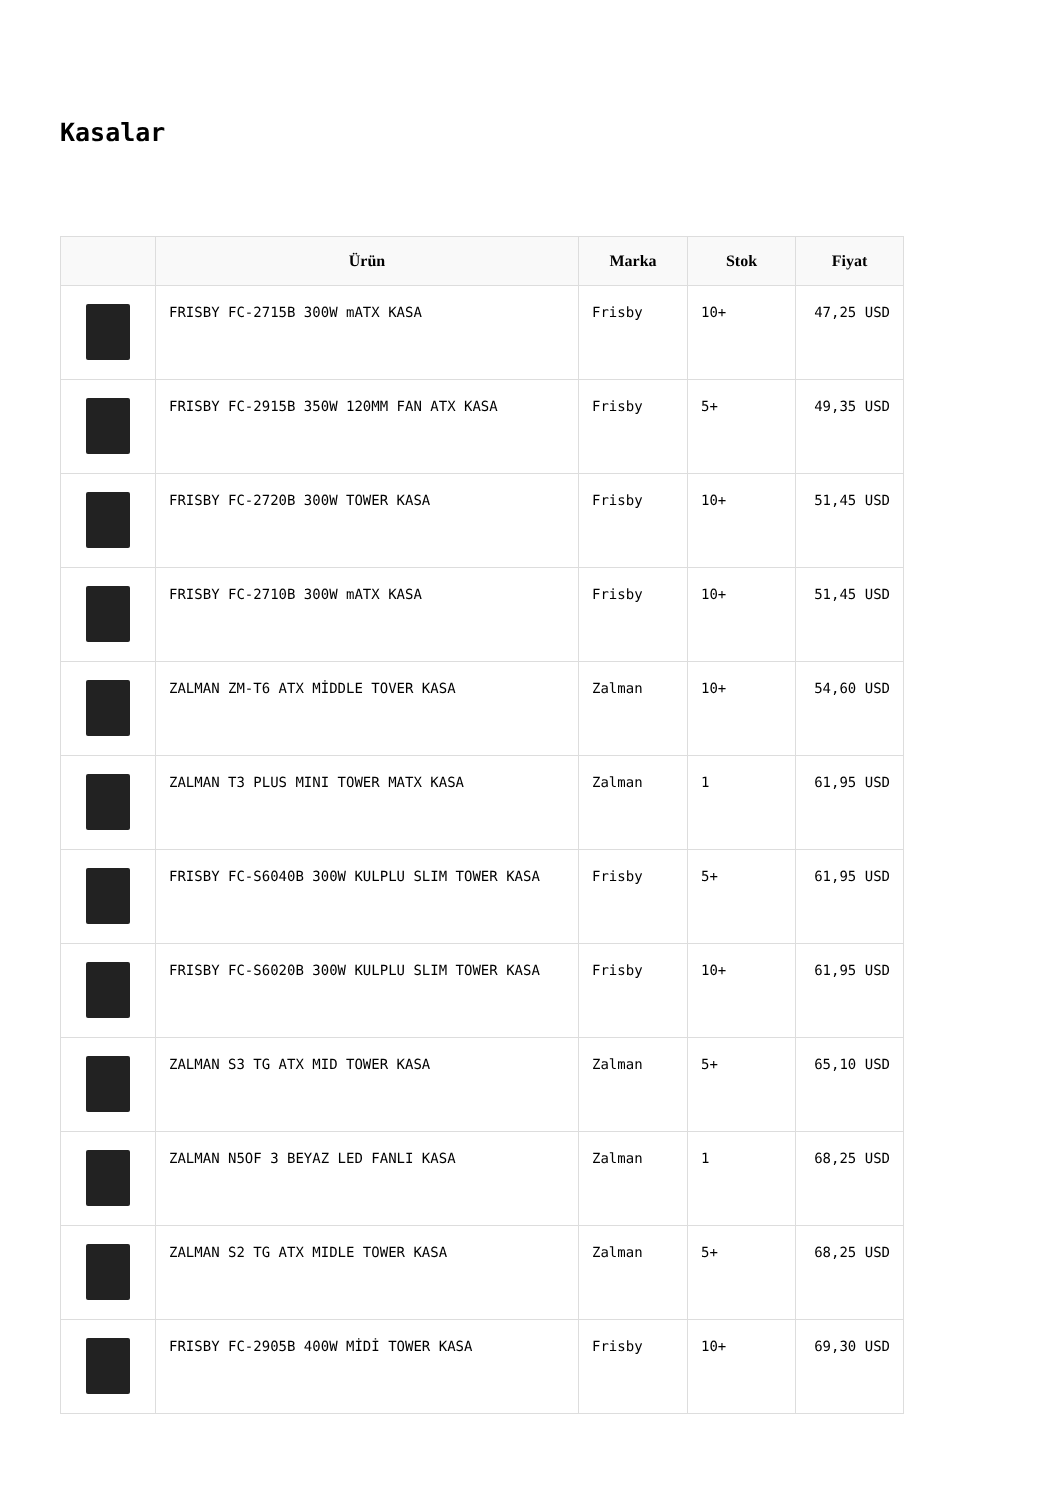Kasalar
| | Ürün | Marka | Stok | Fiyat |
| --- | --- | --- | --- | --- |
| | FRISBY FC-2715B 300W mATX KASA | Frisby | 10+ | 47,25 USD |
| | FRISBY FC-2915B 350W 120MM FAN ATX KASA | Frisby | 5+ | 49,35 USD |
| | FRISBY FC-2720B 300W TOWER KASA | Frisby | 10+ | 51,45 USD |
| | FRISBY FC-2710B 300W mATX KASA | Frisby | 10+ | 51,45 USD |
| | ZALMAN ZM-T6 ATX MİDDLE TOVER KASA | Zalman | 10+ | 54,60 USD |
| | ZALMAN T3 PLUS MINI TOWER MATX KASA | Zalman | 1 | 61,95 USD |
| | FRISBY FC-S6040B 300W KULPLU SLIM TOWER KASA | Frisby | 5+ | 61,95 USD |
| | FRISBY FC-S6020B 300W KULPLU SLIM TOWER KASA | Frisby | 10+ | 61,95 USD |
| | ZALMAN S3 TG ATX MID TOWER KASA | Zalman | 5+ | 65,10 USD |
| | ZALMAN N5OF 3 BEYAZ LED FANLI KASA | Zalman | 1 | 68,25 USD |
| | ZALMAN S2 TG ATX MIDLE TOWER KASA | Zalman | 5+ | 68,25 USD |
| | FRISBY FC-2905B 400W MİDİ TOWER KASA | Frisby | 10+ | 69,30 USD |